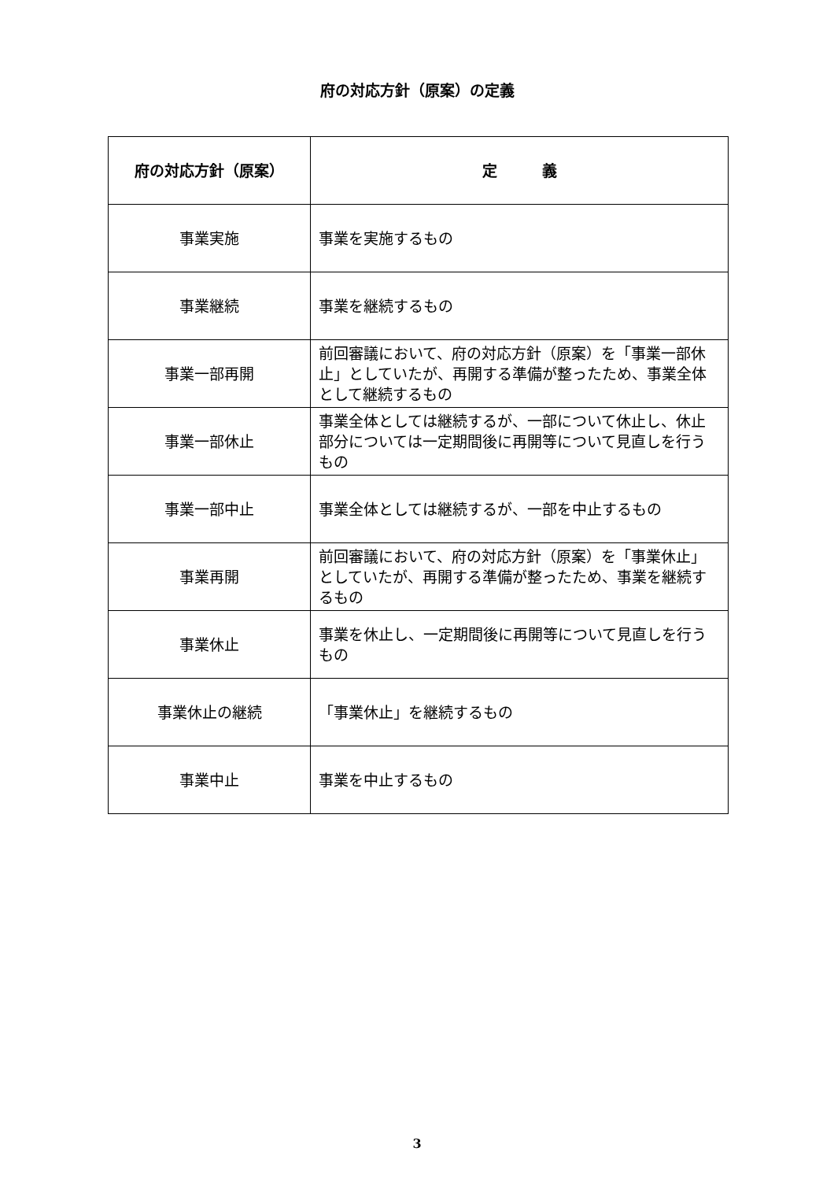府の対応方針（原案）の定義
| 府の対応方針（原案） | 定 義 |
| --- | --- |
| 事業実施 | 事業を実施するもの |
| 事業継続 | 事業を継続するもの |
| 事業一部再開 | 前回審議において、府の対応方針（原案）を「事業一部休止」としていたが、再開する準備が整ったため、事業全体として継続するもの |
| 事業一部休止 | 事業全体としては継続するが、一部について休止し、休止部分については一定期間後に再開等について見直しを行うもの |
| 事業一部中止 | 事業全体としては継続するが、一部を中止するもの |
| 事業再開 | 前回審議において、府の対応方針（原案）を「事業休止」としていたが、再開する準備が整ったため、事業を継続するもの |
| 事業休止 | 事業を休止し、一定期間後に再開等について見直しを行うもの |
| 事業休止の継続 | 「事業休止」を継続するもの |
| 事業中止 | 事業を中止するもの |
3